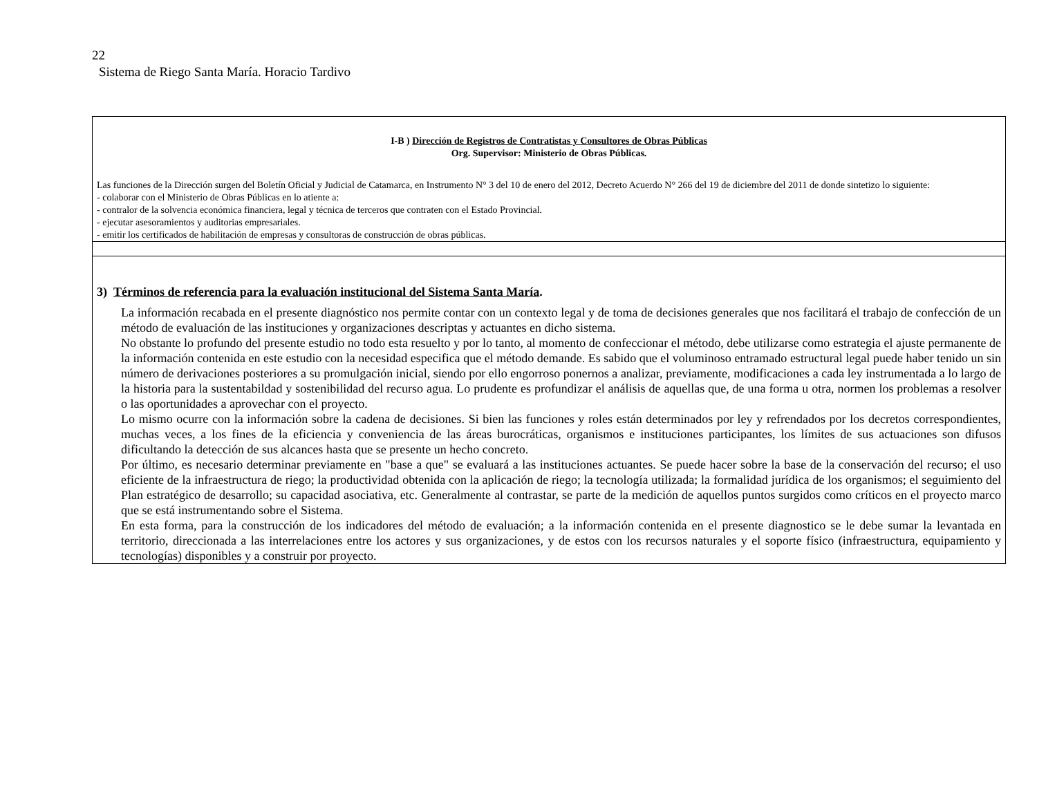22
Sistema de Riego Santa María. Horacio Tardivo
| I-B ) Dirección de Registros de Contratistas y Consultores de Obras Públicas Org. Supervisor: Ministerio de Obras Públicas. Las funciones de la Dirección surgen del Boletín Oficial y Judicial de Catamarca, en Instrumento N° 3 del 10 de enero del 2012, Decreto Acuerdo N° 266 del 19 de diciembre del 2011 de donde sintetizo lo siguiente: - colaborar con el Ministerio de Obras Públicas en lo atiente a: - contralor de la solvencia económica financiera, legal y técnica de terceros que contraten con el Estado Provincial. - ejecutar asesoramientos y auditorias empresariales. - emitir los certificados de habilitación de empresas y consultoras de construcción de obras públicas. |
| 3) Términos de referencia para la evaluación institucional del Sistema Santa María . La información recabada en el presente diagnóstico nos permite contar con un contexto legal y de toma de decisiones generales que nos facilitará el trabajo de confección de un método de evaluación de las instituciones y organizaciones descriptas y actuantes en dicho sistema. No obstante lo profundo del presente estudio no todo esta resuelto y por lo tanto, al momento de confeccionar el método, debe utilizarse como estrategia el ajuste permanente de la información contenida en este estudio con la necesidad especifica que el método demande. Es sabido que el voluminoso entramado estructural legal puede haber tenido un sin número de derivaciones posteriores a su promulgación inicial, siendo por ello engorroso ponernos a analizar, previamente, modificaciones a cada ley instrumentada a lo largo de la historia para la sustentabildad y sostenibilidad del recurso agua. Lo prudente es profundizar el análisis de aquellas que, de una forma u otra, normen los problemas a resolver o las oportunidades a aprovechar con el proyecto. Lo mismo ocurre con la información sobre la cadena de decisiones. Si bien las funciones y roles están determinados por ley y refrendados por los decretos correspondientes, muchas veces, a los fines de la eficiencia y conveniencia de las áreas burocráticas, organismos e instituciones participantes, los límites de sus actuaciones son difusos dificultando la detección de sus alcances hasta que se presente un hecho concreto. Por último, es necesario determinar previamente en "base a que" se evaluará a las instituciones actuantes. Se puede hacer sobre la base de la conservación del recurso; el uso eficiente de la infraestructura de riego; la productividad obtenida con la aplicación de riego; la tecnología utilizada; la formalidad jurídica de los organismos; el seguimiento del Plan estratégico de desarrollo; su capacidad asociativa, etc. Generalmente al contrastar, se parte de la medición de aquellos puntos surgidos como críticos en el proyecto marco que se está instrumentando sobre el Sistema. En esta forma, para la construcción de los indicadores del método de evaluación; a la información contenida en el presente diagnostico se le debe sumar la levantada en territorio, direccionada a las interrelaciones entre los actores y sus organizaciones, y de estos con los recursos naturales y el soporte físico (infraestructura, equipamiento y tecnologías) disponibles y a construir por proyecto. |